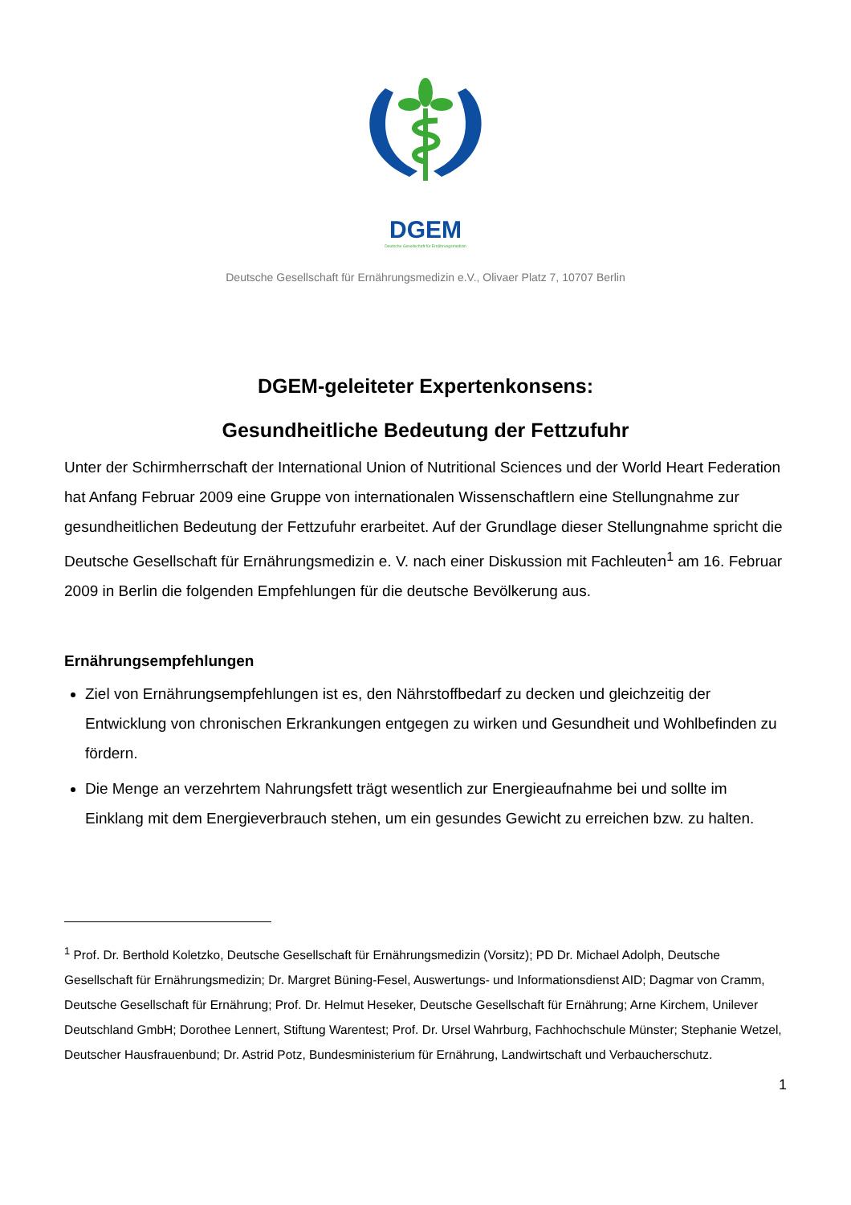DGEM
Deutsche Gesellschaft für Ernährungsmedizin
Deutsche Gesellschaft für Ernährungsmedizin e.V., Olivaer Platz 7, 10707 Berlin
DGEM-geleiteter Expertenkonsens:
Gesundheitliche Bedeutung der Fettzufuhr
Unter der Schirmherrschaft der International Union of Nutritional Sciences und der World Heart Federation hat Anfang Februar 2009 eine Gruppe von internationalen Wissenschaftlern eine Stellungnahme zur gesundheitlichen Bedeutung der Fettzufuhr erarbeitet. Auf der Grundlage dieser Stellungnahme spricht die Deutsche Gesellschaft für Ernährungsmedizin e. V. nach einer Diskussion mit Fachleuten<sup>1</sup> am 16. Februar 2009 in Berlin die folgenden Empfehlungen für die deutsche Bevölkerung aus.
Ernährungsempfehlungen
Ziel von Ernährungsempfehlungen ist es, den Nährstoffbedarf zu decken und gleichzeitig der Entwicklung von chronischen Erkrankungen entgegen zu wirken und Gesundheit und Wohlbefinden zu fördern.
Die Menge an verzehrtem Nahrungsfett trägt wesentlich zur Energieaufnahme bei und sollte im Einklang mit dem Energieverbrauch stehen, um ein gesundes Gewicht zu erreichen bzw. zu halten.
<sup>1</sup> Prof. Dr. Berthold Koletzko, Deutsche Gesellschaft für Ernährungsmedizin (Vorsitz); PD Dr. Michael Adolph, Deutsche Gesellschaft für Ernährungsmedizin; Dr. Margret Büning-Fesel, Auswertungs- und Informationsdienst AID; Dagmar von Cramm, Deutsche Gesellschaft für Ernährung; Prof. Dr. Helmut Heseker, Deutsche Gesellschaft für Ernährung; Arne Kirchem, Unilever Deutschland GmbH; Dorothee Lennert, Stiftung Warentest; Prof. Dr. Ursel Wahrburg, Fachhochschule Münster; Stephanie Wetzel, Deutscher Hausfrauenbund; Dr. Astrid Potz, Bundesministerium für Ernährung, Landwirtschaft und Verbaucherschutz.
1